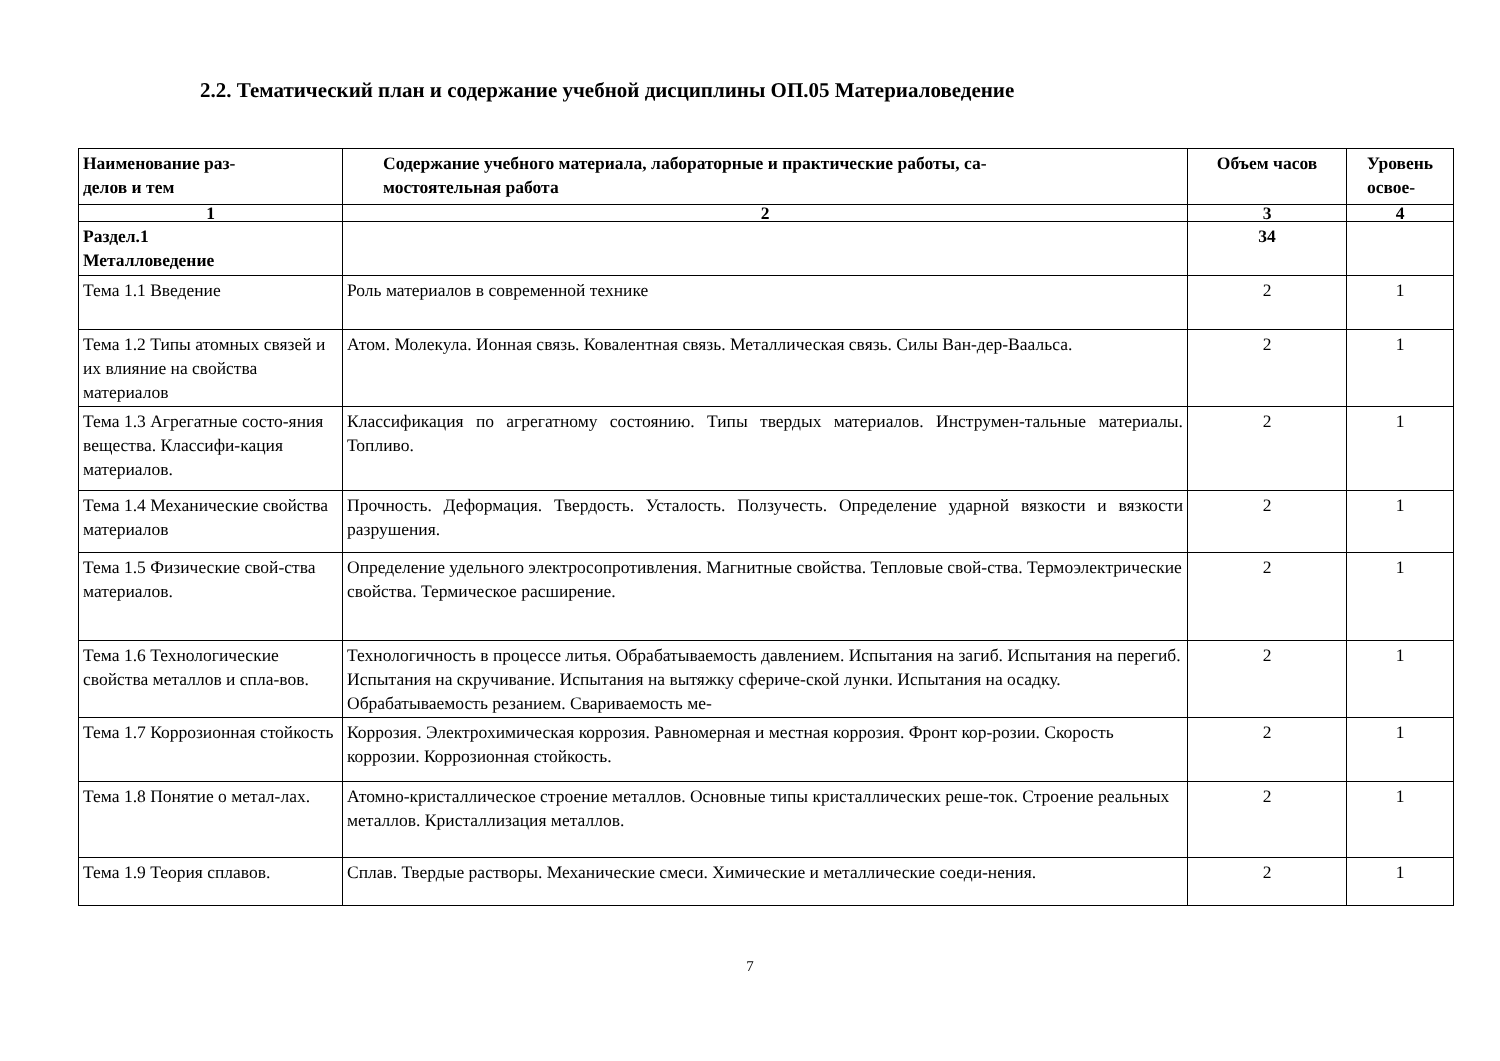2.2. Тематический план и содержание учебной дисциплины ОП.05 Материаловедение
| Наименование раз- делов и тем | Содержание учебного материала, лабораторные и практические работы, са- мостоятельная работа | Объем часов | Уровень освое- |
| --- | --- | --- | --- |
| 1 | 2 | 3 | 4 |
| Раздел.1 Металловедение | | 34 | |
| Тема 1.1 Введение | Роль материалов в современной технике | 2 | 1 |
| Тема 1.2 Типы атомных связей и их влияние на свойства материалов | Атом. Молекула. Ионная связь. Ковалентная связь. Металлическая связь. Силы Ван-дер-Ваальса. | 2 | 1 |
| Тема 1.3 Агрегатные состо-яния вещества. Классифи-кация материалов. | Классификация по агрегатному состоянию. Типы твердых материалов. Инструмен-тальные материалы. Топливо. | 2 | 1 |
| Тема 1.4 Механические свойства материалов | Прочность. Деформация. Твердость. Усталость. Ползучесть. Определение ударной вязкости и вязкости разрушения. | 2 | 1 |
| Тема 1.5 Физические свой-ства материалов. | Определение удельного электросопротивления. Магнитные свойства. Тепловые свой-ства. Термоэлектрические свойства. Термическое расширение. | 2 | 1 |
| Тема 1.6 Технологические свойства металлов и спла-вов. | Технологичность в процессе литья. Обрабатываемость давлением. Испытания на загиб. Испытания на перегиб. Испытания на скручивание. Испытания на вытяжку сфериче-ской лунки. Испытания на осадку. Обрабатываемость резанием. Свариваемость ме- | 2 | 1 |
| Тема 1.7 Коррозионная стойкость | Коррозия. Электрохимическая коррозия. Равномерная и местная коррозия. Фронт кор-розии. Скорость коррозии. Коррозионная стойкость. | 2 | 1 |
| Тема 1.8 Понятие о метал-лах. | Атомно-кристаллическое строение металлов. Основные типы кристаллических реше-ток. Строение реальных металлов. Кристаллизация металлов. | 2 | 1 |
| Тема 1.9 Теория сплавов. | Сплав. Твердые растворы. Механические смеси. Химические и металлические соеди-нения. | 2 | 1 |
7